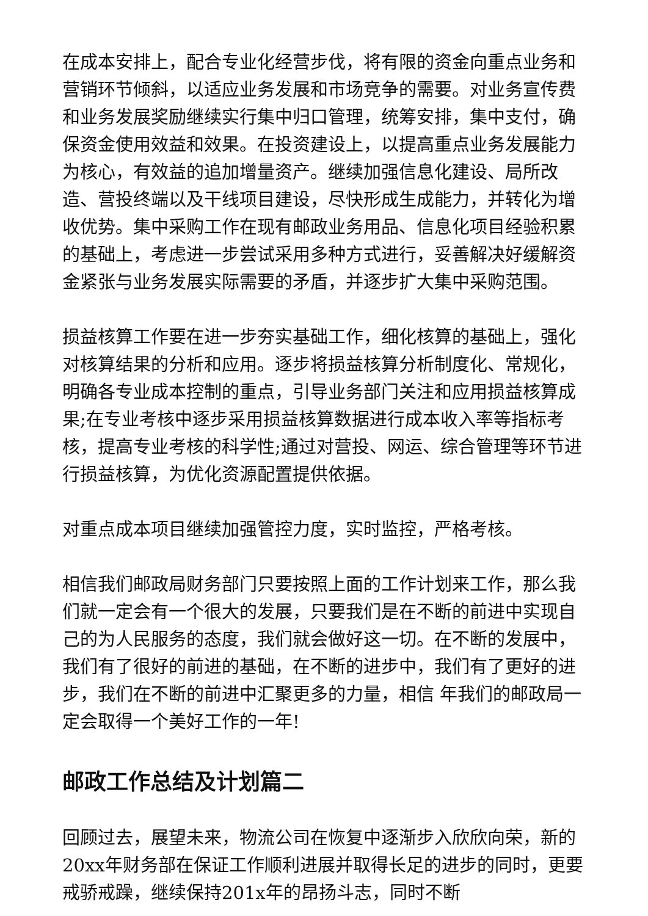在成本安排上，配合专业化经营步伐，将有限的资金向重点业务和营销环节倾斜，以适应业务发展和市场竞争的需要。对业务宣传费和业务发展奖励继续实行集中归口管理，统筹安排，集中支付，确保资金使用效益和效果。在投资建设上，以提高重点业务发展能力为核心，有效益的追加增量资产。继续加强信息化建设、局所改造、营投终端以及干线项目建设，尽快形成生成能力，并转化为增收优势。集中采购工作在现有邮政业务用品、信息化项目经验积累的基础上，考虑进一步尝试采用多种方式进行，妥善解决好缓解资金紧张与业务发展实际需要的矛盾，并逐步扩大集中采购范围。
损益核算工作要在进一步夯实基础工作，细化核算的基础上，强化对核算结果的分析和应用。逐步将损益核算分析制度化、常规化，明确各专业成本控制的重点，引导业务部门关注和应用损益核算成果;在专业考核中逐步采用损益核算数据进行成本收入率等指标考核，提高专业考核的科学性;通过对营投、网运、综合管理等环节进行损益核算，为优化资源配置提供依据。
对重点成本项目继续加强管控力度，实时监控，严格考核。
相信我们邮政局财务部门只要按照上面的工作计划来工作，那么我们就一定会有一个很大的发展，只要我们是在不断的前进中实现自己的为人民服务的态度，我们就会做好这一切。在不断的发展中，我们有了很好的前进的基础，在不断的进步中，我们有了更好的进步，我们在不断的前进中汇聚更多的力量，相信 年我们的邮政局一定会取得一个美好工作的一年!
邮政工作总结及计划篇二
回顾过去，展望未来，物流公司在恢复中逐渐步入欣欣向荣，新的20xx年财务部在保证工作顺利进展并取得长足的进步的同时，更要戒骄戒躁，继续保持201x年的昂扬斗志，同时不断